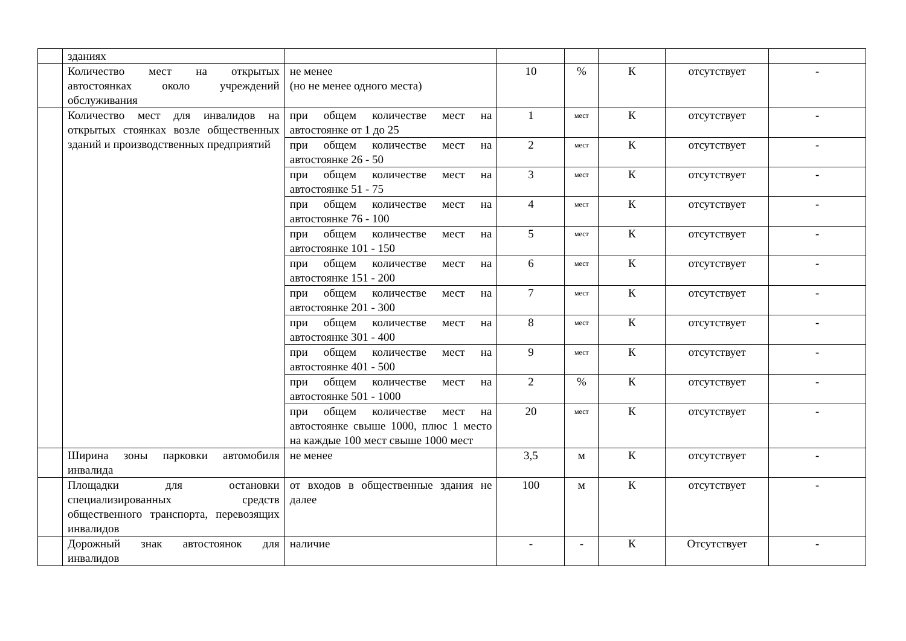| | зданиях | | | | | | |
| | Количество мест на открытых автостоянках около учреждений обслуживания | не менее (но не менее одного места) | 10 | % | К | отсутствует | - |
| | Количество мест для инвалидов на открытых стоянках возле общественных зданий и производственных предприятий | при общем количестве мест на автостоянке от 1 до 25 | 1 | мест | К | отсутствует | - |
| | | при общем количестве мест на автостоянке 26 - 50 | 2 | мест | К | отсутствует | - |
| | | при общем количестве мест на автостоянке 51 - 75 | 3 | мест | К | отсутствует | - |
| | | при общем количестве мест на автостоянке 76 - 100 | 4 | мест | К | отсутствует | - |
| | | при общем количестве мест на автостоянке 101 - 150 | 5 | мест | К | отсутствует | - |
| | | при общем количестве мест на автостоянке 151 - 200 | 6 | мест | К | отсутствует | - |
| | | при общем количестве мест на автостоянке 201 - 300 | 7 | мест | К | отсутствует | - |
| | | при общем количестве мест на автостоянке 301 - 400 | 8 | мест | К | отсутствует | - |
| | | при общем количестве мест на автостоянке 401 - 500 | 9 | мест | К | отсутствует | - |
| | | при общем количестве мест на автостоянке 501 - 1000 | 2 | % | К | отсутствует | - |
| | | при общем количестве мест на автостоянке свыше 1000, плюс 1 место на каждые 100 мест свыше 1000 мест | 20 | мест | К | отсутствует | - |
| | Ширина зоны парковки автомобиля инвалида | не менее | 3,5 | м | К | отсутствует | - |
| | Площадки для остановки специализированных средств общественного транспорта, перевозящих инвалидов | от входов в общественные здания не далее | 100 | м | К | отсутствует | - |
| | Дорожный знак автостоянок для инвалидов | наличие | - | - | К | Отсутствует | - |